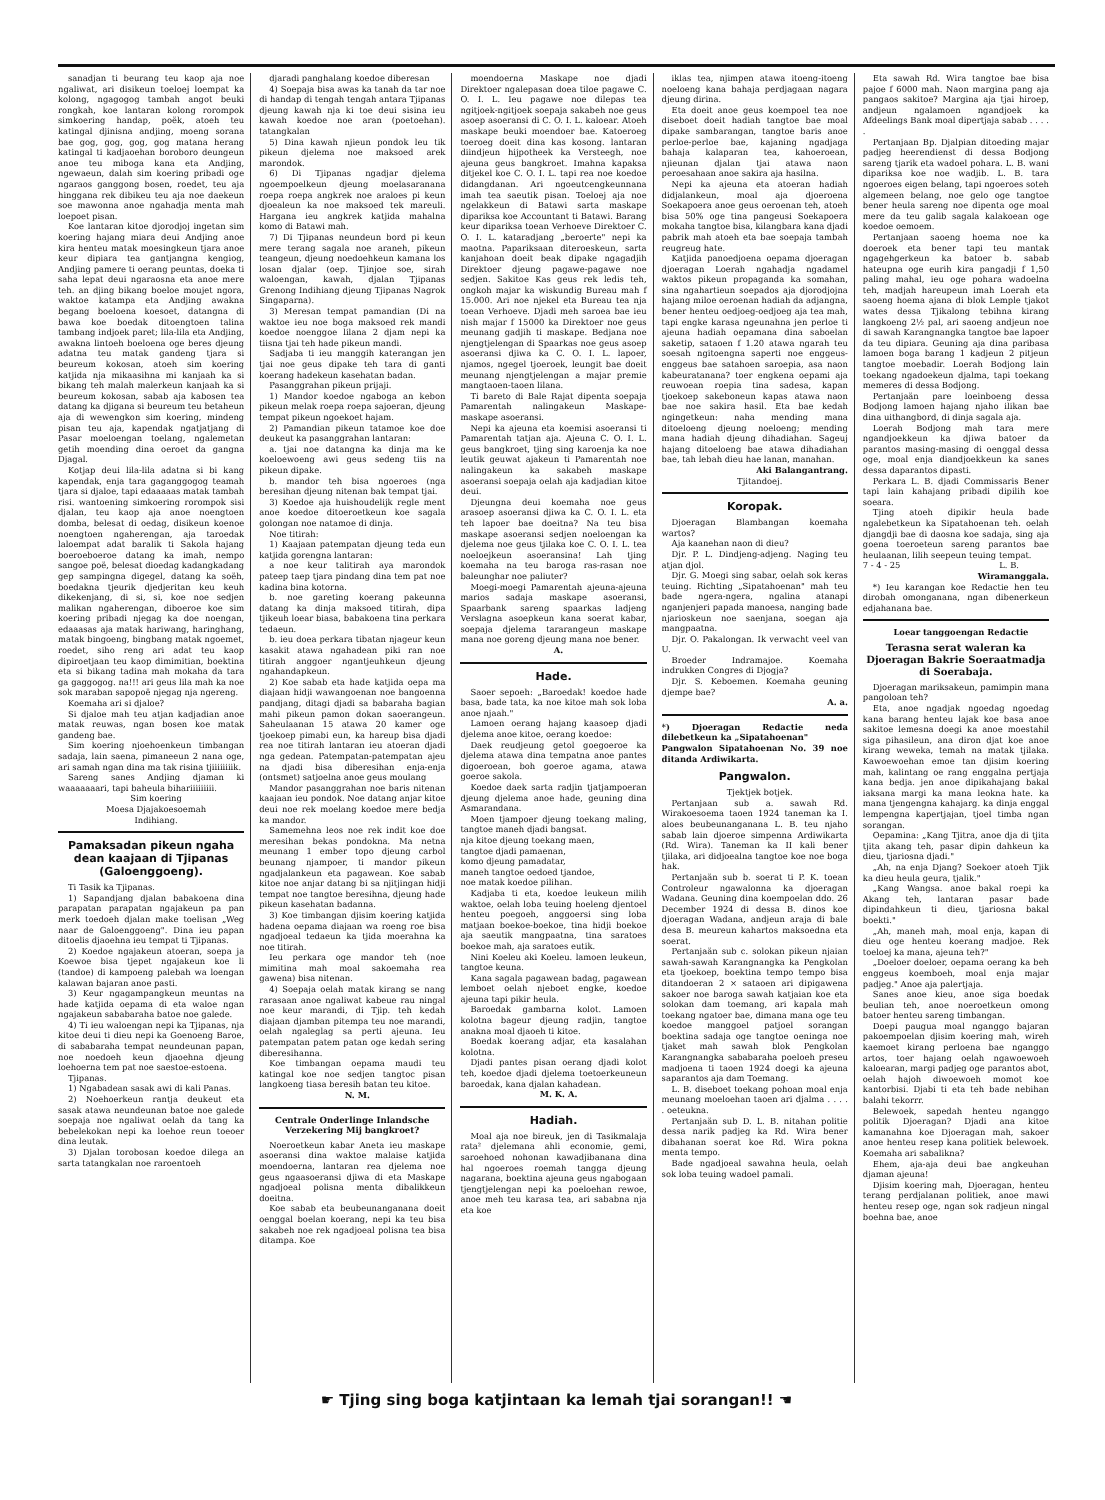sanadjan ti beurang teu kaop aja noe ngaliwat, ari disikeun toeloej loempat ka kolong, ngagogog tambah angot beuki rongkah, koe lantaran kolong rorompok simkoering handap, poëk, atoeh teu katingal djinisna andjing, moeng sorana bae gog, gog, gog, gog matana herang katingal ti kadjaoehan boroboro deungeun anoe teu miboga kana eta Andjing, ngewaeun, dalah sim koering pribadi oge ngaraos ganggong bosen, roedet, teu aja hinggana rek dibikeu teu aja noe daekeun soe mawonna anoe ngahadja menta mah loepoet pisan.
Koe lantaran kitoe djorodjoj ingetan sim koering hajang miara deui Andjing anoe kira henteu matak moesingkeun tjara anoe keur dipiara tea gantjangna kengiog, Andjing pamere ti oerang peuntas, doeka ti saha lepat deui ngaraosna eta anoe mere teh. an djing bikang boeloe moujet ngora, waktoe katampa eta Andjing awakna begang boeloena koesoet, datangna di bawa koe boedak ditoengtoen talina tambang indjoek paret; lila-lila eta Andjing, awakna lintoeh boeloena oge beres djeung adatna teu matak gandeng tjara si beureum kokosan, atoeh sim koering katjida nja mikaasihna mi kanjaah ka si bikang teh malah malerkeun kanjaah ka si beureum kokosan, sabab aja kabosen tea datang ka djigana si beureum teu betaheun aja di wewengkon sim koering, mindeng pisan teu aja, kapendak ngatjatjang di Pasar moeloengan toelang, ngalemetan getih moending dina oeroet da gangna Djagal.
Kotjap deui lila-lila adatna si bi kang kapendak, enja tara gaganggogog teamah tjara si djaloe, tapi edaaaaas matak tambah risi. wantoening simkoering rorompok sisi djalan, teu kaop aja anoe noengtoen domba, belesat di oedag, disikeun koenoe noengtoen ngaherengan, aja taroedak laloempat adat baralik ti Sakola hajang boeroeboeroe datang ka imah, nempo sangoe poë, belesat dioedag kadangkadang gep sampingna digegel, datang ka soëh, boedakna tjeurik djedjeritan keu keuh dikekenjang, di si, si, koe noe sedjen malikan ngaherengan, diboeroe koe sim koering pribadi njegag ka doe noengan, edaaasas aja matak hariwang, haringhang, matak bingoeng, bingbang matak ngoemet, roedet, siho reng ari adat teu kaop dipiroetjaan teu kaop dimimitian, boektina eta si bikang tadina mah mokaha da tara ga gaggogog. na!!! ari geus lila mah ka noe sok maraban sapopoë njegag nja ngereng.
Koemaha ari si djaloe?
Si djaloe mah teu atjan kadjadian anoe matak reuwas, ngan bosen koe matak gandeng bae.
Sim koering njoehoenkeun timbangan sadaja, lain saena, pimaneeun 2 nana oge, ari samah ngan dina ma tak risina tjiiiiiiiik.
Sareng sanes Andjing djaman ki waaaaaaari, tapi baheula bihariiiiiiiii.
Sim koering
Moesa Djajakoesoemah
Indihiang.
Pamaksadan pikeun ngaha dean kaajaan di Tjipanas (Galoenggoeng).
Ti Tasik ka Tjipanas.
1) Sapandjang djalan babakoena dina parapatan parapatan ngajakeun pa pan merk toedoeh djalan make toelisan „Weg naar de Galoenggoeng". Dina ieu papan ditoelis djaoehna ieu tempat ti Tjipanas.
2) Koedoe ngajakeun atoeran, soepa ja Koewoe bisa tjepet ngajakeun koe li (tandoe) di kampoeng palebah wa loengan kalawan bajaran anoe pasti.
3) Keur ngagampangkeun meuntas na hade katjida oepama di eta waloe ngan ngajakeun sababaraha batoe noe galede.
4) Ti ieu waloengan nepi ka Tjipanas, nja kitoe deui ti dieu nepi ka Goenoeng Baroe, di sababaraha tempat neundeunan papan, noe noedoeh keun djaoehna djeung loehoerna tem pat noe saestoe-estoena.
Tjipanas.
1) Ngabadean sasak awi di kali Panas.
2) Noehoerkeun rantja deukeut eta sasak atawa neundeunan batoe noe galede soepaja noe ngaliwat oelah da tang ka bebelekokan nepi ka loehoe reun toeoer dina leutak.
3) Djalan torobosan koedoe dilega an sarta tatangkalan noe raroentoeh
djaradi panghalang koedoe diberesan
4) Soepaja bisa awas ka tanah da tar noe di handap di tengah tengah antara Tjipanas djeung kawah nja ki toe deui sisina ieu kawah koedoe noe aran (poetoehan). tatangkalan
5) Dina kawah njieun pondok leu tik pikeun djelema noe maksoed arek marondok.
6) Di Tjipanas ngadjar djelema ngoempoelkeun djeung moelasaranana roepa roepa angkrek noe araloes pi keun djoealeun ka noe maksoed tek mareuli. Hargana ieu angkrek katjida mahalna komo di Batawi mah.
7) Di Tjipanas neundeun bord pi keun mere terang sagala noe araneh, pikeun teangeun, djeung noedoehkeun kamana los losan djalar (oep. Tjinjoe soe, sirah waloengan, kawah, djalan Tjipanas Grenong Indihiang djeung Tjipanas Nagrok Singaparna).
3) Meresan tempat pamandian (Di na waktoe ieu noe boga maksoed rek mandi koedoe noenggoe lilana 2 djam nepi ka tiisna tjai teh hade pikeun mandi.
Sadjaba ti ieu manggih katerangan jen tjai noe geus dipake teh tara di ganti koerang hadekeun kasehatan badan.
Pasanggrahan pikeun prijaji.
1) Mandor koedoe ngaboga an kebon pikeun melak roepa roepa sajoeran, djeung tempat pikeun ngoekoet hajam.
2) Pamandian pikeun tatamoe koe doe deukeut ka pasanggrahan lantaran:
a. tjai noe datangna ka dinja ma ke koeloewoeng awi geus sedeng tiis na pikeun dipake.
b. mandor teh bisa ngoeroes (nga beresihan djeung nitenan bak tempat tjai.
3) Koedoe aja huishoudelijk regle ment anoe koedoe ditoeroetkeun koe sagala golongan noe natamoe di dinja.
Noe titirah:
1) Kaajaan patempatan djeung teda eun katjida gorengna lantaran:
a noe keur talitirah aya marondok pateep taep tjara pindang dina tem pat noe kadina bina kotorna.
b. noe gareting koerang pakeunna datang ka dinja maksoed titirah, dipa tjikeuh loear biasa, babakoena tina perkara tedaeun.
b. ieu doea perkara tibatan njageur keun kasakit atawa ngahadean piki ran noe titirah anggoer ngantjeuhkeun djeung ngahandapkeun.
2) Koe sabab eta hade katjida oepa ma diajaan hidji wawangoenan noe bangoenna pandjang, ditagi djadi sa babaraha bagian mahi pikeun pamon dokan saoerangeun. Saheulaanan 15 atawa 20 kamer oge tjoekoep pimabi eun, ka hareup bisa djadi rea noe titirah lantaran ieu atoeran djadi nga gedean. Patempatan-patempatan ajeu na djadi bisa diberesihan enja-enja (ontsmet) satjoelna anoe geus moulang
Mandor pasanggrahan noe baris nitenan kaajaan ieu pondok. Noe datang anjar kitoe deui noe rek moelang koedoe mere bedja ka mandor.
Samemehna leos noe rek indit koe doe meresihan bekas pondokna. Ma netna meunang 1 ember topo djeung carbol beunang njampoer, ti mandor pikeun ngadjalankeun eta pagawean. Koe sabab kitoe noe anjar datang bi sa njitjingan hidji tempat noe tangtoe beresihna, djeung hade pikeun kasehatan badanna.
3) Koe timbangan djisim koering katjida hadena oepama diajaan wa roeng roe bisa ngadjoeal tedaeun ka tjida moerahna ka noe titirah.
Ieu perkara oge mandor teh (noe mimitina mah moal sakoemaha rea gawena) bisa nitenan.
4) Soepaja oelah matak kirang se nang rarasaan anoe ngaliwat kabeue rau ningal noe keur marandi, di Tjip. teh kedah diajaan djamban pitempa teu noe marandi, oelah ngaleglag sa perti ajeuna. Ieu patempatan patem patan oge kedah sering diberesihanna.
Koe timbangan oepama maudi teu katingal koe noe sedjen tangtoc pisan langkoeng tiasa beresih batan teu kitoe.
N. M.
Centrale Onderlinge Inlandsche Verzekering Mij bangkroet?
Noeroetkeun kabar Aneta ieu maskape asoeransi dina waktoe malaise katjida moendoerna, lantaran rea djelema noe geus ngaasoeransi djiwa di eta Maskape ngadjoeal polisna menta dibalikkeun doeitna.
Koe sabab eta beubeunanganana doeit oenggal boelan koerang, nepi ka teu bisa sakabeh noe rek ngadjoeal polisna tea bisa ditampa. Koe
moendoerna Maskape noe djadi Direktoer ngalepasan doea tiloe pagawe C. O. I. L. Ieu pagawe noe dilepas tea ngitjoek-ngitjoek soepaja sakabeh noe geus asoep asoeransi di C. O. I. L. kaloear. Atoeh maskape beuki moendoer bae. Katoeroeg toeroeg doeit dina kas kosong. lantaran diindjeun hijpotheek ka Versteegh, noe ajeuna geus bangkroet. Imahna kapaksa ditjekel koe C. O. I. L. tapi rea noe koedoe didangdanan. Ari ngoeutcengkeunnana imah tea saeutik pisan. Toeloej aja noe ngelakkeun di Batawi sarta maskape dipariksa koe Accountant ti Batawi. Barang keur dipariksa toean Verhoeve Direktoer C. O. I. L. kataradjang „beroerte" nepi ka maotna. Papariksaan diteroeskeun, sarta kanjahoan doeit beak dipake ngagadjih Direktoer djeung pagawe-pagawe noe sedjen. Sakitoe Kas geus rek ledis teh, ongkoh majar ka wiskundig Bureau mah f 15.000. Ari noe njekel eta Bureau tea nja toean Verhoeve. Djadi meh saroea bae ieu nish majar f 15000 ka Direktoer noe geus meunang gadjih ti maskape. Bedjana noe njengtjelengan di Spaarkas noe geus asoep asoeransi djiwa ka C. O. I. L. lapoer, njamos, ngegel tjoeroek, leungit bae doeit meunang njengtjelengan a majar premie mangtaoen-taoen lilana.
Ti bareto di Bale Rajat dipenta soepaja Pamarentah nalingakeun Maskape-maskape asoeransi.
Nepi ka ajeuna eta koemisi asoeransi ti Pamarentah tatjan aja. Ajeuna C. O. I. L. geus bangkroet, tjing sing karoenja ka noe leutik geuwat ajakeun ti Pamarentah noe nalingakeun ka sakabeh maskape asoeransi soepaja oelah aja kadjadian kitoe deui.
Djeungna deui koemaha noe geus arasoep asoeransi djiwa ka C. O. I. L. eta teh lapoer bae doeitna? Na teu bisa maskape asoeransi sedjen noeloengan ka djelema noe geus tjilaka koe C. O. I. L. tea noeloejkeun asoeransina! Lah tjing koemaha na teu baroga ras-rasan noe baleunghar noe paliuter?
Moegi-moegi Pamarentah ajeuna-ajeuna marios sadaja maskape asoeransi, Spaarbank sareng spaarkas ladjeng Verslagna asoepkeun kana soerat kabar, soepaja djelema tararangeun maskape mana noe goreng djeung mana noe bener.
A.
Hade.
Saoer sepoeh: „Baroedak! koedoe hade basa, bade tata, ka noe kitoe mah sok loba anoe njaah."
Lamoen oerang hajang kaasoep djadi djelema anoe kitoe, oerang koedoe:
Daek reudjeung getol goegoeroe ka djelema atawa dina tempatna anoe pantes digoeroean, boh goeroe agama, atawa goeroe sakola.
Koedoe daek sarta radjin tjatjampoeran djeung djelema anoe hade, geuning dina Asmarandana.
Moen tjampoer djeung toekang maling, tangtoe maneh djadi bangsat.
nja kitoe djeung toekang maen,
tangtoe djadi pamaenan,
komo djeung pamadatar,
maneh tangtoe oedoed tjandoe,
noe matak koedoe pilihan.
Kadjaba ti eta, koedoe leukeun milih waktoe, oelah loba teuing hoeleng djentoel henteu poegoeh, anggoersi sing loba matjaan boekoe-boekoe, tina hidji boekoe aja saeutik mangpaatna, tina saratoes boekoe mah, aja saratoes eutik.
Nini Koeleu aki Koeleu. lamoen leukeun, tangtoe keuna.
Kana sagala pagawean badag, pagawean lemboet oelah njeboet engke, koedoe ajeuna tapi pikir heula.
Baroedak gambarna kolot. Lamoen kolotna bageur djeung radjin, tangtoe anakna moal djaoeh ti kitoe.
Boedak koerang adjar, eta kasalahan kolotna.
Djadi pantes pisan oerang djadi kolot teh, koedoe djadi djelema toetoerkeuneun baroedak, kana djalan kahadean.
M. K. A.
Hadiah.
Moal aja noe bireuk, jen di Tasikmalaja rata² djelemana ahli economie, gemi, saroehoed nohonan kawadjibanana dina hal ngoeroes roemah tangga djeung nagarana, boektina ajeuna geus ngabogaan tjengtjelengan nepi ka poeloehan rewoe, anoe meh teu karasa tea, ari sababna nja eta koe
iklas tea, njimpen atawa itoeng-itoeng noeloeng kana bahaja perdjagaan nagara djeung dirina.
Eta doeit anoe geus koempoel tea noe diseboet doeit hadiah tangtoe bae moal dipake sambarangan, tangtoe baris anoe perloe-perloe bae, kajaning ngadjaga bahaja kalaparan tea, kahoeroean, njieunan djalan tjai atawa naon peroesahaan anoe sakira aja hasilna.
Nepi ka ajeuna eta atoeran hadiah didjalankeun, moal aja djoeroena Soekapoera anoe geus oeroenan teh, atoeh bisa 50% oge tina pangeusi Soekapoera mokaha tangtoe bisa, kilangbara kana djadi pabrik mah atoeh eta bae soepaja tambah reugreug hate.
Katjida panoedjoena oepama djoeragan djoeragan Loerah ngahadja ngadamel waktos pikeun propaganda ka somahan, sina ngahartieun soepados aja djorodjojna hajang miloe oeroenan hadiah da adjangna, bener henteu oedjoeg-oedjoeg aja tea mah, tapi engke karasa ngeunahna jen perloe ti ajeuna hadiah oepamana dina saboelan saketip, sataoen f 1.20 atawa ngarah teu soesah ngitoengna saperti noe enggeus-enggeus bae satahoen saroepia, asa naon kabeuratanana? toer engkena oepami aja reuwoean roepia tina sadesa, kapan tjoekoep sakeboneun kapas atawa naon bae noe sakira hasil. Eta bae kedah ngingetkeun: naha mending mana ditoeloeng djeung noeloeng; mending mana hadiah djeung dihadiahan. Sageuj hajang ditoeloeng bae atawa dihadiahan bae, tah lebah dieu hae lanan, manahan.
Aki Balangantrang.
Tjitandoej.
Koropak.
Djoeragan Blambangan koemaha wartos?
Aja kaanehan naon di dieu?
Djr. P. L. Dindjeng-adjeng. Naging teu atjan djol.
Djr. G. Moegi sing sabar, oelah sok keras teuing. Richting „Sipatahoenan" mah teu bade ngera-ngera, ngalina atanapi nganjenjeri papada manoesa, nanging bade njarioskeun noe saenjana, soegan aja mangpaatna.
Djr. O. Pakalongan. Ik verwacht veel van U.
Broeder Indramajoe. Koemaha indrukken Congres di Djogja?
Djr. S. Keboemen. Koemaha geuning djempe bae?
A. a.
*) Djoeragan Redactie neda dilebetkeun ka „Sipatahoenan"
Pangwalon Sipatahoenan No. 39 noe ditanda Ardiwikarta.
Pangwalon.
Tjektjek botjek.
Pertanjaan sub a. sawah Rd. Wirakoesoema taoen 1924 taneman ka I. aloes beubeunanganana L. B. teu njaho sabab lain djoeroe simpenna Ardiwikarta (Rd. Wira). Taneman ka II kali bener tjilaka, ari didjoealna tangtoe koe noe boga hak.
Pertanjaän sub b. soerat ti P. K. toean Controleur ngawalonna ka djoeragan Wadana. Geuning dina koempoelan ddo. 26 December 1924 di dessa B. dinos koe djoeragan Wadana, andjeun araja di bale desa B. meureun kahartos maksoedna eta soerat.
Pertanjaän sub c. solokan pikeun njaian sawah-sawah Karangnangka ka Pengkolan eta tjoekoep, boektina tempo tempo bisa ditandoeran 2 × sataoen ari dipigawena sakoer noe baroga sawah katjaian koe eta solokan dam toemang, ari kapala mah toekang ngatoer bae, dimana mana oge teu koedoe manggoel patjoel sorangan boektina sadaja oge tangtoe oeninga noe tjaket mah sawah blok Pengkolan Karangnangka sababaraha poeloeh preseu madjoena ti taoen 1924 doegi ka ajeuna saparantos aja dam Toemang.
L. B. diseboet toekang pohoan moal enja meunang moeloehan taoen ari djalma . . . . . oeteukna.
Pertanjaän sub D. L. B. nitahan politie dessa narik padjeg ka Rd. Wira bener dibahanan soerat koe Rd. Wira pokna menta tempo.
Bade ngadjoeal sawahna heula, oelah sok loba teuing wadoel pamali.
Eta sawah Rd. Wira tangtoe bae bisa pajoe f 6000 mah. Naon margina pang aja pangaos sakitoe? Margina aja tjai hiroep, andjeun ngalamoen ngandjoek ka Afdeelings Bank moal dipertjaja sabab . . . . .
Pertanjaan Bp. Djalpian ditoeding majar padjeg heerendienst di dessa Bodjong sareng tjarik eta wadoel pohara. L. B. wani dipariksa koe noe wadjib. L. B. tara ngoeroes eigen belang, tapi ngoeroes soteh algemeen belang, noe gelo oge tangtoe bener heula sareng noe dipenta oge moal mere da teu galib sagala kalakoean oge koedoe oemoem.
Pertanjaan saoeng hoema noe ka doeroek eta bener tapi teu mantak ngagehgerkeun ka batoer b. sabab hateupna oge eurih kira pangadji f 1,50 paling mahal, ieu oge pohara wadoelna teh, madjah hareupeun imah Loerah eta saoeng hoema ajana di blok Lemple tjakot wates dessa Tjikalong tebihna kirang langkoeng 2½ pal, ari saoeng andjeun noe di sawah Karangnangka tangtoe bae lapoer da teu dipiara. Geuning aja dina paribasa lamoen boga barang 1 kadjeun 2 pitjeun tangtoe moebadir. Loerah Bodjong lain toekang ngadoekeun djalma, tapi toekang memeres di dessa Bodjong.
Pertanjaän pare loeinboeng dessa Bodjong lamoen hajang njaho ilikan bae dina uithangbord, di dinja sagala aja.
Loerah Bodjong mah tara mere ngandjoekkeun ka djiwa batoer da parantos masing-masing di oenggal dessa oge, moal enja diandjoekkeun ka sanes dessa daparantos dipasti.
Perkara L. B. djadi Commissaris Bener tapi lain kahajang pribadi dipilih koe soeara.
Tjing atoeh dipikir heula bade ngalebetkeun ka Sipatahoenan teh. oelah djangdji bae di daosna koe sadaja, sing aja goena toeroeteun sareng parantos bae heulaanan, lilih seepeun teuing tempat.
7 - 4 - 25 L. B.
Wiramanggala.
*) Ieu karangan koe Redactie hen teu dirobah omonganana, ngan dibenerkeun edjahanana bae.
Loear tanggoengan Redactie
Terasna serat waleran ka Djoeragan Bakrie Soeraatmadja di Soerabaja.
Djoeragan mariksakeun, pamimpin mana pangoloan teh?
Eta, anoe ngadjak ngoedag ngoedag kana barang henteu lajak koe basa anoe sakitoe lemesna doegi ka anoe moestahil siga pihasileun, ana diron djat koe anoe kirang weweka, temah na matak tjilaka. Kawoewoehan emoe tan djisim koering mah, kalintang oe rang enggalna pertjaja kana bedja. jen anoe dipikahajang bakal iaksana margi ka mana leokna hate. ka mana tjengengna kahajarg. ka dinja enggal lempengna kapertjajan, tjoel timba ngan sorangan.
Oepamina: „Kang Tjitra, anoe dja di tjita tjita akang teh, pasar dipin dahkeun ka dieu, tjariosna djadi."
„Ah, na enja Djang? Soekoer atoeh Tjik ka dieu heula geura, tjalik."
„Kang Wangsa. anoe bakal roepi ka Akang teh, lantaran pasar bade dipindahkeun ti dieu, tjariosna bakal boekti."
„Ah, maneh mah, moal enja, kapan di dieu oge henteu koerang madjoe. Rek toeloej ka mana, ajeuna teh?"
„Doeloer doeloer, oepama oerang ka beh enggeus koemboeh, moal enja majar padjeg." Anoe aja palertjaja.
Sanes anoe kieu, anoe siga boedak beulian teh, anoe noeroetkeun omong batoer henteu sareng timbangan.
Doepi paugua moal nganggo bajaran pakoempoelan djisim koering mah, wireh kaemoet kirang perloena bae nganggo artos, toer hajang oelah ngawoewoeh kaloearan, margi padjeg oge parantos abot, oelah hajoh diwoewoeh momot koe kantorbisi. Djabi ti eta teh bade nebihan balahi tekorrr.
Belewoek, sapedah henteu nganggo politik Djoeragan? Djadi ana kitoe kamanahna koe Djoeragan mah, sakoer anoe henteu resep kana politiek belewoek. Koemaha ari sabalikna?
Ehem, aja-aja deui bae angkeuhan djaman ajeuna!
Djisim koering mah, Djoeragan, henteu terang perdjalanan politiek, anoe mawi henteu resep oge, ngan sok radjeun ningal boehna bae, anoe
☛ Tjing sing boga katjintaan ka lemah tjai sorangan!! ☚